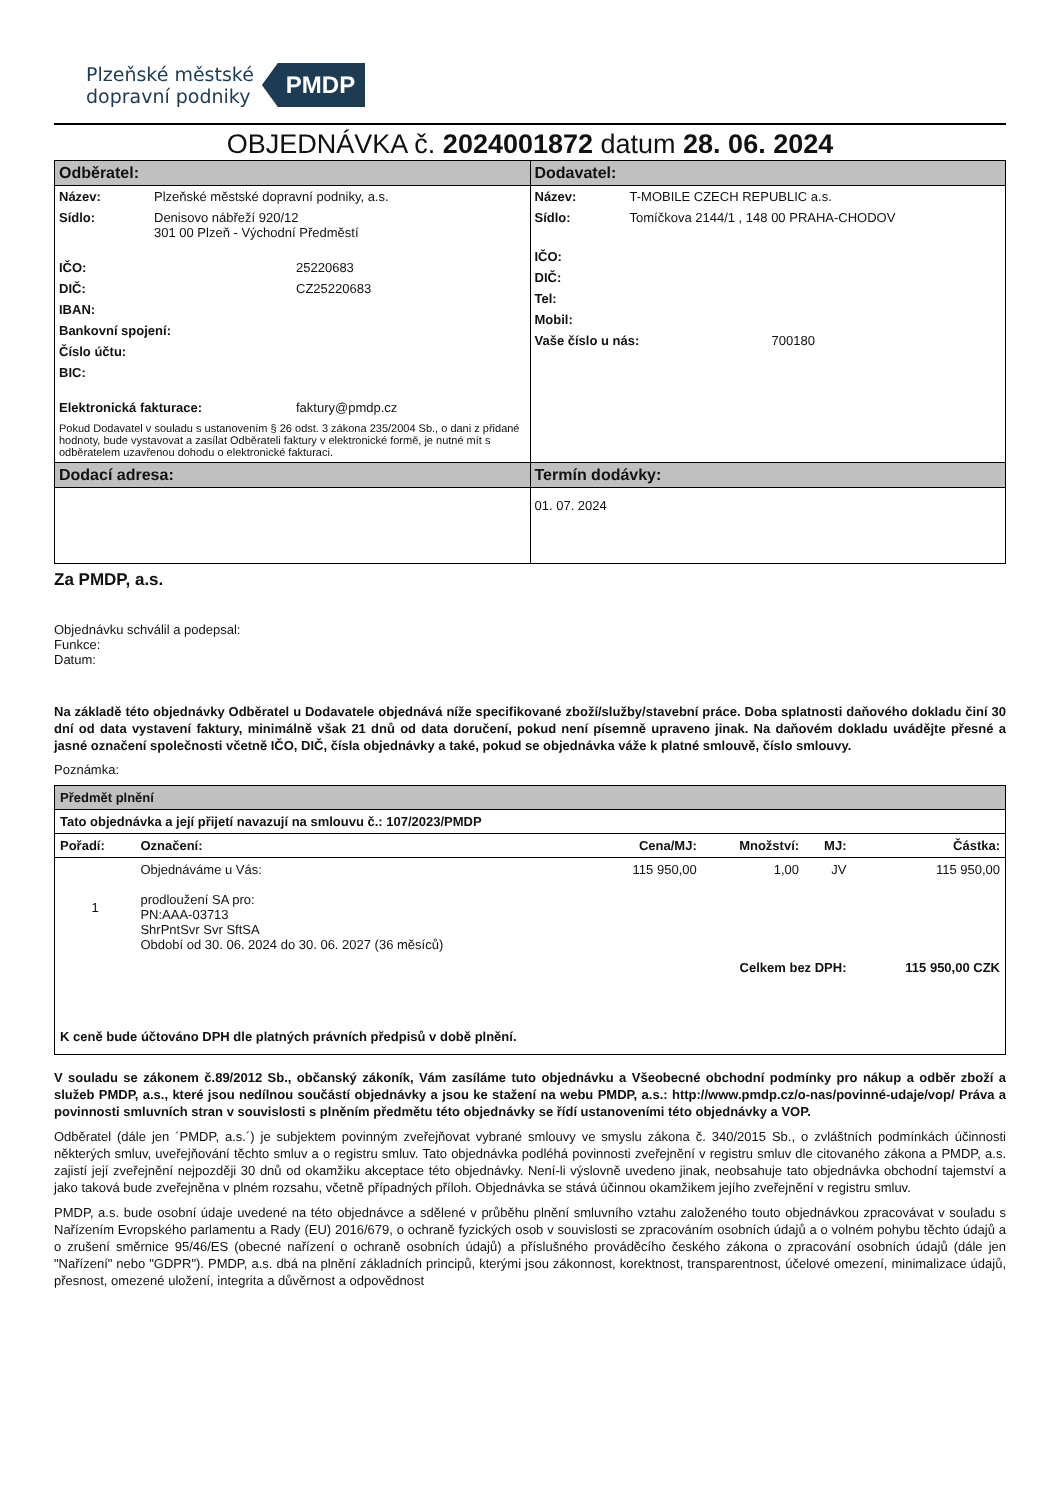Plzeňské městské
dopravní podniky
PMDP
OBJEDNÁVKA č. 2024001872 datum 28. 06. 2024
| Odběratel: Název: Plzeňské městské dopravní podniky, a.s. Sídlo: Denisovo nábřeží 920/12 301 00 Plzeň - Východní Předměstí IČO: 25220683 DIČ: CZ25220683 IBAN: Bankovní spojení: Číslo účtu: BIC: Elektronická fakturace: faktury@pmdp.cz Pokud Dodavatel v souladu s ustanovením § 26 odst. 3 zákona 235/2004 Sb., o dani z přidané hodnoty, bude vystavovat a zasílat Odběrateli faktury v elektronické formě, je nutné mít s odběratelem uzavřenou dohodu o elektronické fakturaci. | Dodavatel: Název: T-MOBILE CZECH REPUBLIC a.s. Sídlo: Tomíčkova 2144/1 , 148 00 PRAHA-CHODOV IČO: DIČ: Tel: Mobil: Vaše číslo u nás: 700180 |
| Dodací adresa: | Termín dodávky: 01. 07. 2024 |
Za PMDP, a.s.
Objednávku schválil a podepsal:
Funkce:
Datum:
Na základě této objednávky Odběratel u Dodavatele objednává níže specifikované zboží/služby/stavební práce. Doba splatnosti daňového dokladu činí 30 dní od data vystavení faktury, minimálně však 21 dnů od data doručení, pokud není písemně upraveno jinak. Na daňovém dokladu uvádějte přesné a jasné označení společnosti včetně IČO, DIČ, čísla objednávky a také, pokud se objednávka váže k platné smlouvě, číslo smlouvy.
Poznámka:
| Předmět plnění | | | | | |
| Tato objednávka a její přijetí navazují na smlouvu č.: 107/2023/PMDP | | | | | |
| Pořadí: | Označení: | Cena/MJ: | Množství: | MJ: | Částka: |
| 1 | Objednáváme u Vás: prodloužení SA pro: PN:AAA-03713 ShrPntSvr Svr SftSA Období od 30. 06. 2024 do 30. 06. 2027 (36 měsíců) | 115 950,00 | 1,00 | JV | 115 950,00 |
| Celkem bez DPH: | | | | | 115 950,00 CZK |
| K ceně bude účtováno DPH dle platných právních předpisů v době plnění. | | | | | |
V souladu se zákonem č.89/2012 Sb., občanský zákoník, Vám zasíláme tuto objednávku a Všeobecné obchodní podmínky pro nákup a odběr zboží a služeb PMDP, a.s., které jsou nedílnou součástí objednávky a jsou ke stažení na webu PMDP, a.s.: http://www.pmdp.cz/o-nas/povinné-udaje/vop/ Práva a povinnosti smluvních stran v souvislosti s plněním předmětu této objednávky se řídí ustanoveními této objednávky a VOP.
Odběratel (dále jen ´PMDP, a.s.´) je subjektem povinným zveřejňovat vybrané smlouvy ve smyslu zákona č. 340/2015 Sb., o zvláštních podmínkách účinnosti některých smluv, uveřejňování těchto smluv a o registru smluv. Tato objednávka podléhá povinnosti zveřejnění v registru smluv dle citovaného zákona a PMDP, a.s. zajistí její zveřejnění nejpozději 30 dnů od okamžiku akceptace této objednávky. Není-li výslovně uvedeno jinak, neobsahuje tato objednávka obchodní tajemství a jako taková bude zveřejněna v plném rozsahu, včetně případných příloh. Objednávka se stává účinnou okamžikem jejího zveřejnění v registru smluv.
PMDP, a.s. bude osobní údaje uvedené na této objednávce a sdělené v průběhu plnění smluvního vztahu založeného touto objednávkou zpracovávat v souladu s Nařízením Evropského parlamentu a Rady (EU) 2016/679, o ochraně fyzických osob v souvislosti se zpracováním osobních údajů a o volném pohybu těchto údajů a o zrušení směrnice 95/46/ES (obecné nařízení o ochraně osobních údajů) a příslušného prováděcího českého zákona o zpracování osobních údajů (dále jen "Nařízení" nebo "GDPR"). PMDP, a.s. dbá na plnění základních principů, kterými jsou zákonnost, korektnost, transparentnost, účelové omezení, minimalizace údajů, přesnost, omezené uložení, integrita a důvěrnost a odpovědnost